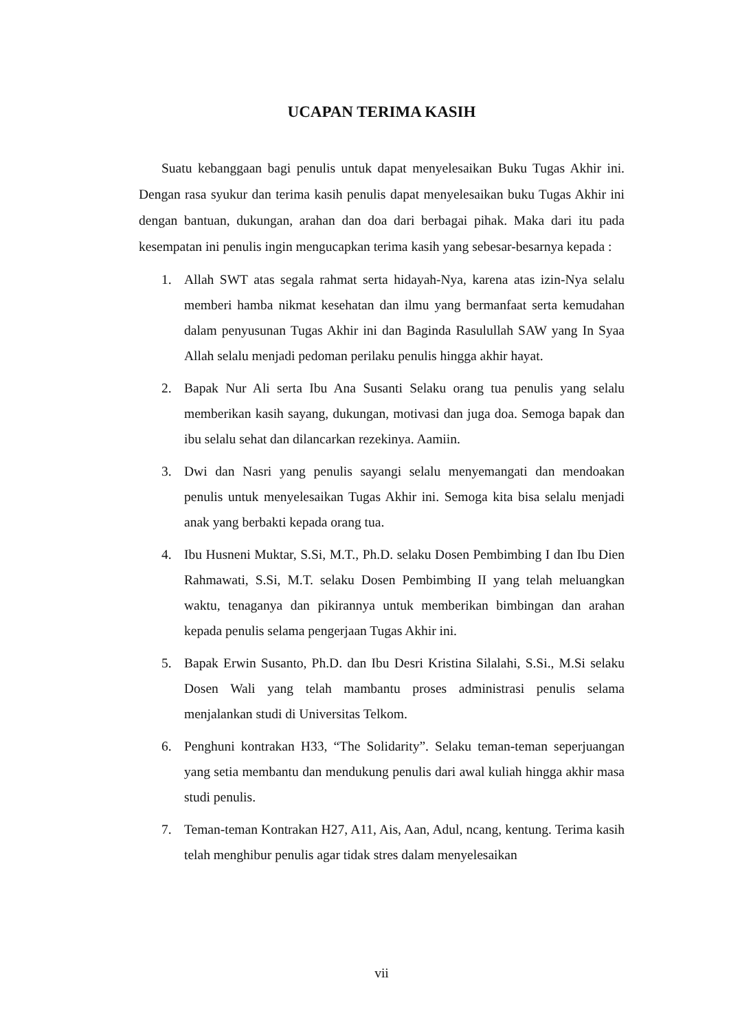UCAPAN TERIMA KASIH
Suatu kebanggaan bagi penulis untuk dapat menyelesaikan Buku Tugas Akhir ini. Dengan rasa syukur dan terima kasih penulis dapat menyelesaikan buku Tugas Akhir ini dengan bantuan, dukungan, arahan dan doa dari berbagai pihak. Maka dari itu pada kesempatan ini penulis ingin mengucapkan terima kasih yang sebesar-besarnya kepada :
1. Allah SWT atas segala rahmat serta hidayah-Nya, karena atas izin-Nya selalu memberi hamba nikmat kesehatan dan ilmu yang bermanfaat serta kemudahan dalam penyusunan Tugas Akhir ini dan Baginda Rasulullah SAW yang In Syaa Allah selalu menjadi pedoman perilaku penulis hingga akhir hayat.
2. Bapak Nur Ali serta Ibu Ana Susanti Selaku orang tua penulis yang selalu memberikan kasih sayang, dukungan, motivasi dan juga doa. Semoga bapak dan ibu selalu sehat dan dilancarkan rezekinya. Aamiin.
3. Dwi dan Nasri yang penulis sayangi selalu menyemangati dan mendoakan penulis untuk menyelesaikan Tugas Akhir ini. Semoga kita bisa selalu menjadi anak yang berbakti kepada orang tua.
4. Ibu Husneni Muktar, S.Si, M.T., Ph.D. selaku Dosen Pembimbing I dan Ibu Dien Rahmawati, S.Si, M.T. selaku Dosen Pembimbing II yang telah meluangkan waktu, tenaganya dan pikirannya untuk memberikan bimbingan dan arahan kepada penulis selama pengerjaan Tugas Akhir ini.
5. Bapak Erwin Susanto, Ph.D. dan Ibu Desri Kristina Silalahi, S.Si., M.Si selaku Dosen Wali yang telah mambantu proses administrasi penulis selama menjalankan studi di Universitas Telkom.
6. Penghuni kontrakan H33, “The Solidarity”. Selaku teman-teman seperjuangan yang setia membantu dan mendukung penulis dari awal kuliah hingga akhir masa studi penulis.
7. Teman-teman Kontrakan H27, A11, Ais, Aan, Adul, ncang, kentung. Terima kasih telah menghibur penulis agar tidak stres dalam menyelesaikan
vii